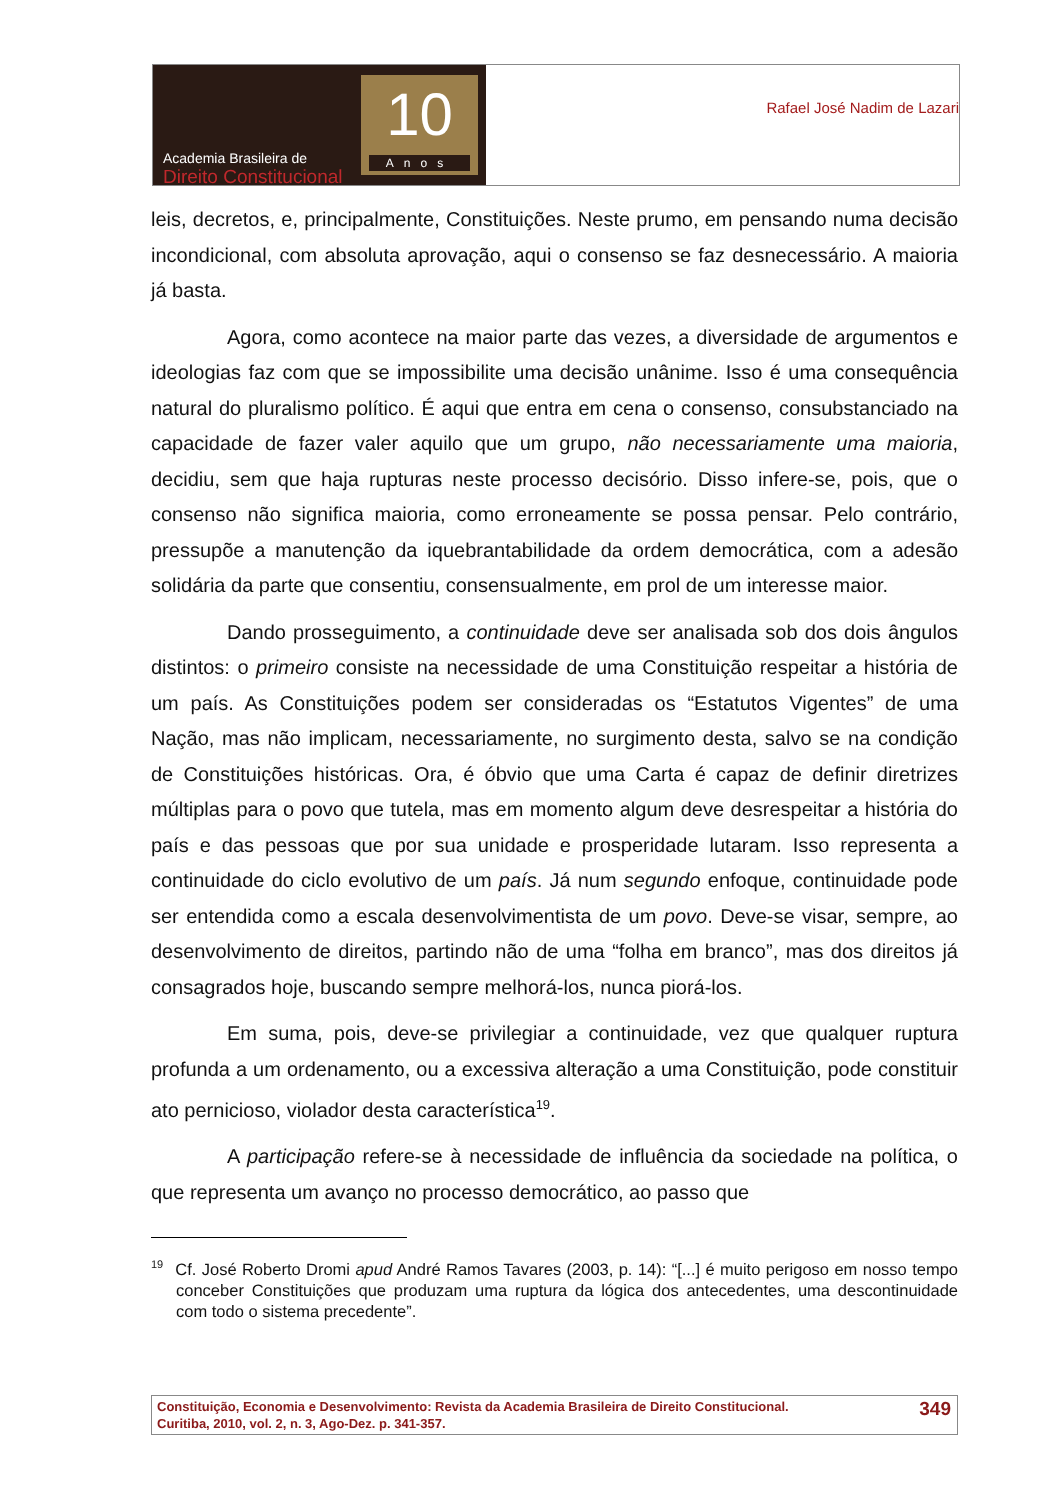Academia Brasileira de
Direito Constitucional
10
Anos
Rafael José Nadim de Lazari
leis, decretos, e, principalmente, Constituições. Neste prumo, em pensando numa decisão incondicional, com absoluta aprovação, aqui o consenso se faz desnecessário. A maioria já basta.
Agora, como acontece na maior parte das vezes, a diversidade de argumentos e ideologias faz com que se impossibilite uma decisão unânime. Isso é uma consequência natural do pluralismo político. É aqui que entra em cena o consenso, consubstanciado na capacidade de fazer valer aquilo que um grupo, não necessariamente uma maioria, decidiu, sem que haja rupturas neste processo decisório. Disso infere-se, pois, que o consenso não significa maioria, como erroneamente se possa pensar. Pelo contrário, pressupõe a manutenção da iquebrantabilidade da ordem democrática, com a adesão solidária da parte que consentiu, consensualmente, em prol de um interesse maior.
Dando prosseguimento, a continuidade deve ser analisada sob dos dois ângulos distintos: o primeiro consiste na necessidade de uma Constituição respeitar a história de um país. As Constituições podem ser consideradas os “Estatutos Vigentes” de uma Nação, mas não implicam, necessariamente, no surgimento desta, salvo se na condição de Constituições históricas. Ora, é óbvio que uma Carta é capaz de definir diretrizes múltiplas para o povo que tutela, mas em momento algum deve desrespeitar a história do país e das pessoas que por sua unidade e prosperidade lutaram. Isso representa a continuidade do ciclo evolutivo de um país. Já num segundo enfoque, continuidade pode ser entendida como a escala desenvolvimentista de um povo. Deve-se visar, sempre, ao desenvolvimento de direitos, partindo não de uma “folha em branco”, mas dos direitos já consagrados hoje, buscando sempre melhorá-los, nunca piorá-los.
Em suma, pois, deve-se privilegiar a continuidade, vez que qualquer ruptura profunda a um ordenamento, ou a excessiva alteração a uma Constituição, pode constituir ato pernicioso, violador desta característica<sup>19</sup>.
A participação refere-se à necessidade de influência da sociedade na política, o que representa um avanço no processo democrático, ao passo que
<sup>19</sup> Cf. José Roberto Dromi apud André Ramos Tavares (2003, p. 14): “[...] é muito perigoso em nosso tempo conceber Constituições que produzam uma ruptura da lógica dos antecedentes, uma descontinuidade com todo o sistema precedente”.
Constituição, Economia e Desenvolvimento: Revista da Academia Brasileira de Direito Constitucional.
Curitiba, 2010, vol. 2, n. 3, Ago-Dez. p. 341-357.
349